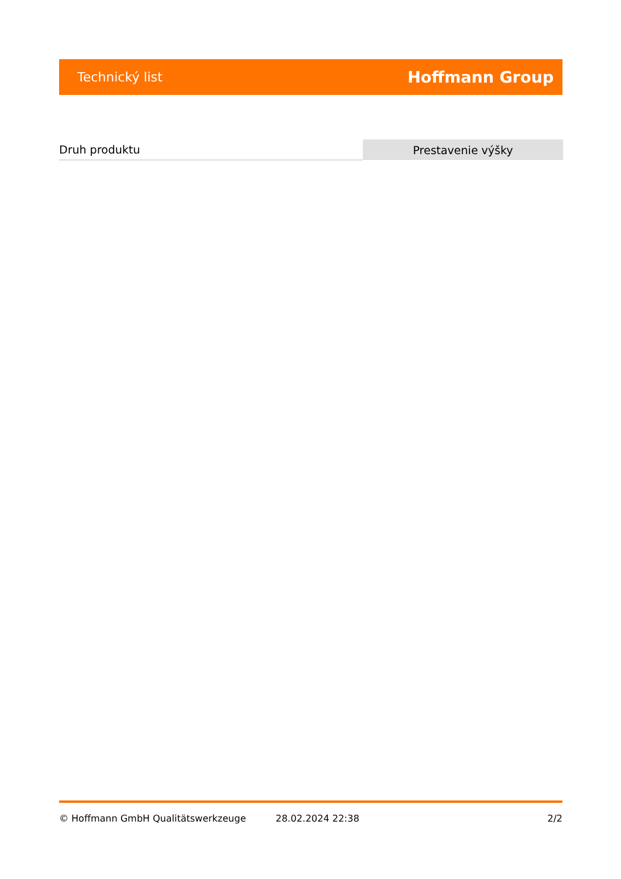Technický list Hoffmann Group
| Druh produktu | Prestavenie výšky |
© Hoffmann GmbH Qualitätswerkzeuge 28.02.2024 22:38 2/2